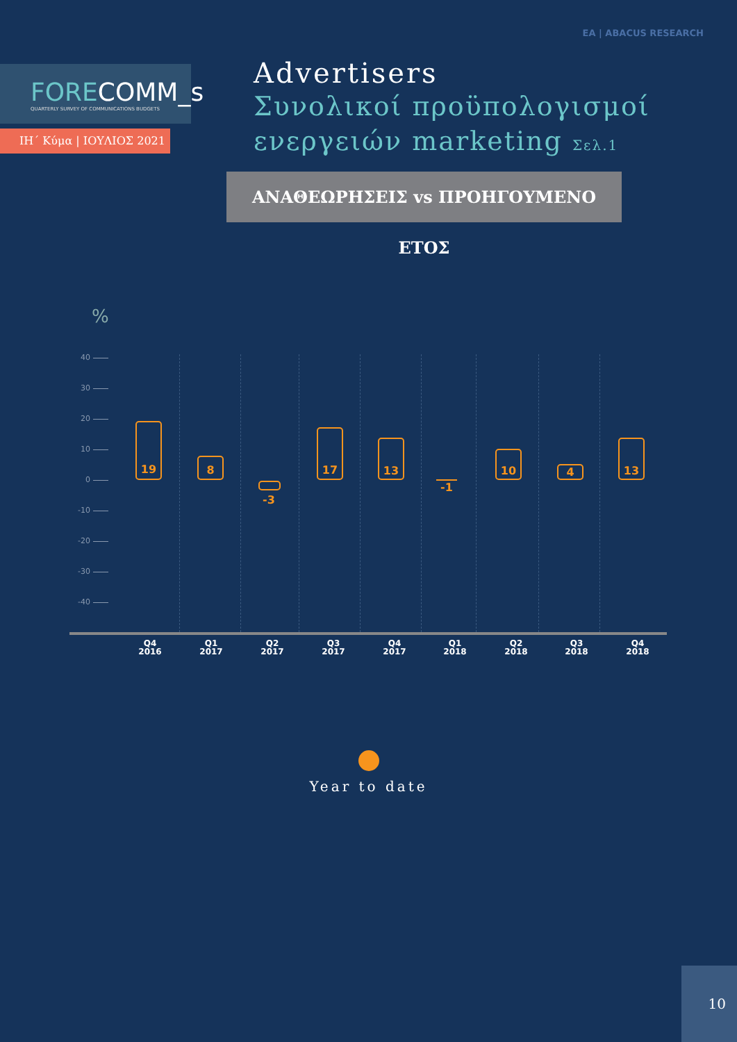ΕΑ | ABACUS RESEARCH
FORECOMM_s
QUARTERLY SURVEY OF COMMUNICATIONS BUDGETS
ΙΗ΄ Κύμα | ΙΟΥΛΙΟΣ 2021
Advertisers
Συνολικοί προϋπολογισμοί
ενεργειών marketing Σελ.1
ΑΝΑΘΕΩΡΗΣΕΙΣ vs ΠΡΟΗΓΟΥΜΕΝΟ ΕΤΟΣ
%
40
30
20
10
0
-10
-20
-30
-40
19
8
-3
17
13
-1
10
4
13
Q4
2016
Q1
2017
Q2
2017
Q3
2017
Q4
2017
Q1
2018
Q2
2018
Q3
2018
Q4
2018
Year to date
10